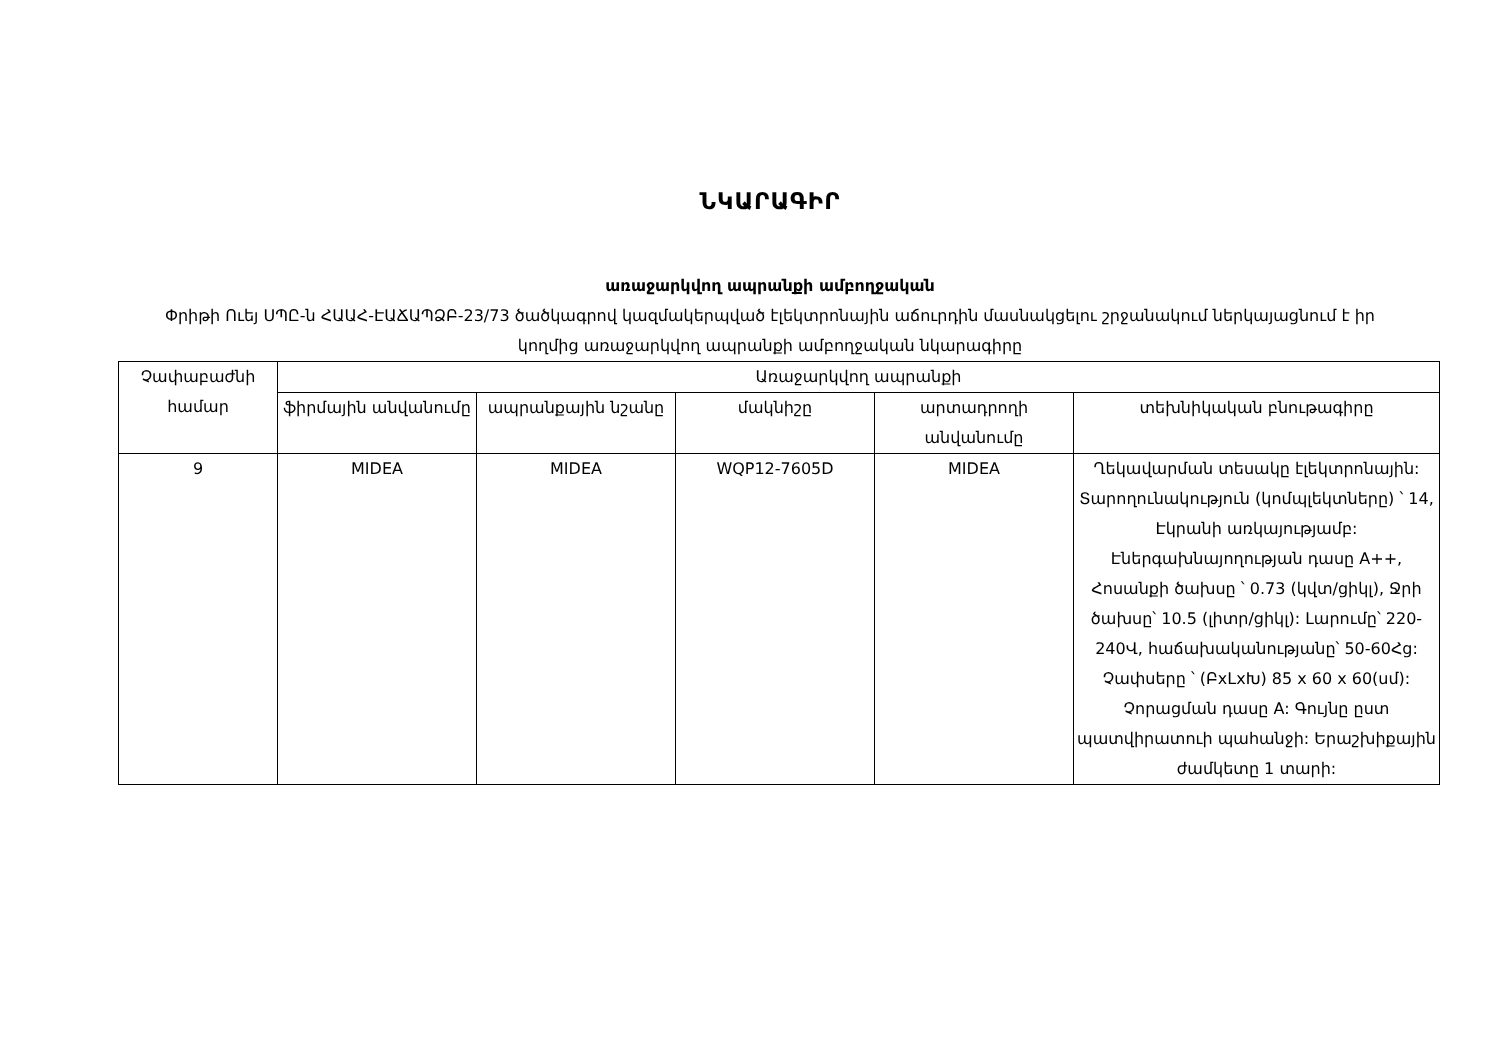ՆԿԱՐԱԳԻՐ
առաջարկվող ապրանքի ամբողջական
Փրիթի Ուեյ ՍՊԸ-ն ՀԱԱՀ-ԷԱՃԱՊՁԲ-23/73 ծածկագրով կազմակերպված էլեկտրոնային աճուրդին մասնակցելու շրջանակում ներկայացնում է իր կողմից առաջարկվող ապրանքի ամբողջական նկարագիրը
| Չափաբաժնի համար | Առաջարկվող ապրանքի | | | | |
| --- | --- | --- | --- | --- | --- |
| | ֆիրմային անվանումը | ապրանքային նշանը | մակնիշը | արտադրողի անվանումը | տեխնիկական բնութագիրը |
| 9 | MIDEA | MIDEA | WQP12-7605D | MIDEA | Ղեկավարման տեսակը էլեկտրոնային: Տարողունակություն (կոմպլեկտները) ՝ 14, Էկրանի առկայությամբ: Էներգախնայողության դասը A++, Հոսանքի ծախսը ՝ 0.73 (կվտ/ցիկլ), Ջրի ծախսը՝ 10.5 (լիտր/ցիկլ): Լարումը՝ 220-240Վ, հաճախականությանը՝ 50-60Հց: Չափսերը ՝ (ԲxLxԽ) 85 x 60 x 60(սմ): Չորացման դասը A: Գույնը ըստ պատվիրատուի պահանջի: Երաշխիքային ժամկետը 1 տարի: |